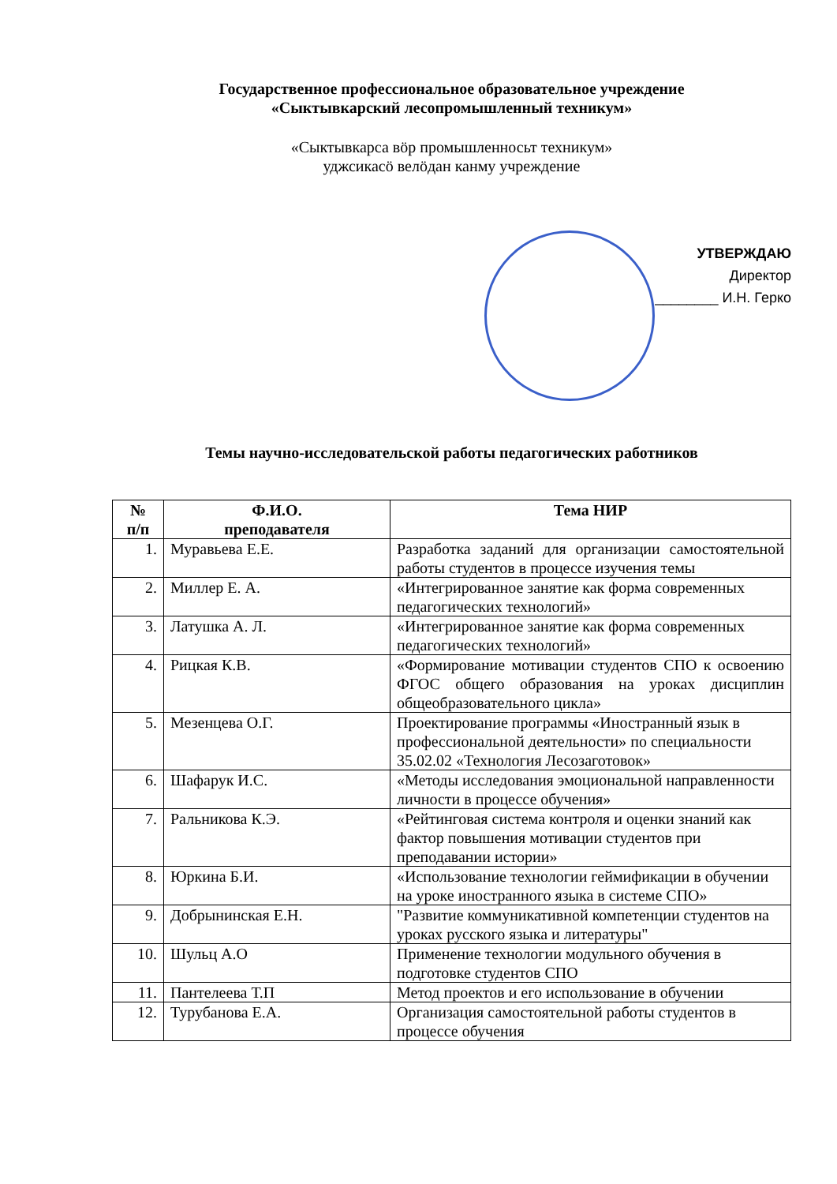Государственное профессиональное образовательное учреждение
«Сыктывкарский лесопромышленный техникум»
«Сыктывкарса вӧр промышленносьт техникум»
уджсикасӧ велӧдан канму учреждение
УТВЕРЖДАЮ
Директор
________ И.Н. Герко
Темы научно-исследовательской работы педагогических работников
| № п/п | Ф.И.О. преподавателя | Тема НИР |
| --- | --- | --- |
| 1. | Муравьева Е.Е. | Разработка заданий для организации самостоятельной работы студентов в процессе изучения темы |
| 2. | Миллер Е. А. | «Интегрированное занятие как форма современных педагогических технологий» |
| 3. | Латушка А. Л. | «Интегрированное занятие как форма современных педагогических технологий» |
| 4. | Рицкая К.В. | «Формирование мотивации студентов СПО к освоению ФГОС общего образования на уроках дисциплин общеобразовательного цикла» |
| 5. | Мезенцева О.Г. | Проектирование программы «Иностранный язык в профессиональной деятельности» по специальности 35.02.02 «Технология Лесозаготовок» |
| 6. | Шафарук И.С. | «Методы исследования эмоциональной направленности личности в процессе обучения» |
| 7. | Ральникова К.Э. | «Рейтинговая система контроля и оценки знаний как фактор повышения мотивации студентов при преподавании истории» |
| 8. | Юркина Б.И. | «Использование технологии геймификации в обучении на уроке иностранного языка в системе СПО» |
| 9. | Добрынинская Е.Н. | "Развитие коммуникативной компетенции студентов на уроках русского языка и литературы" |
| 10. | Шульц А.О | Применение технологии модульного обучения в подготовке студентов СПО |
| 11. | Пантелеева Т.П | Метод проектов и его использование в обучении |
| 12. | Турубанова Е.А. | Организация самостоятельной работы студентов в процессе обучения |